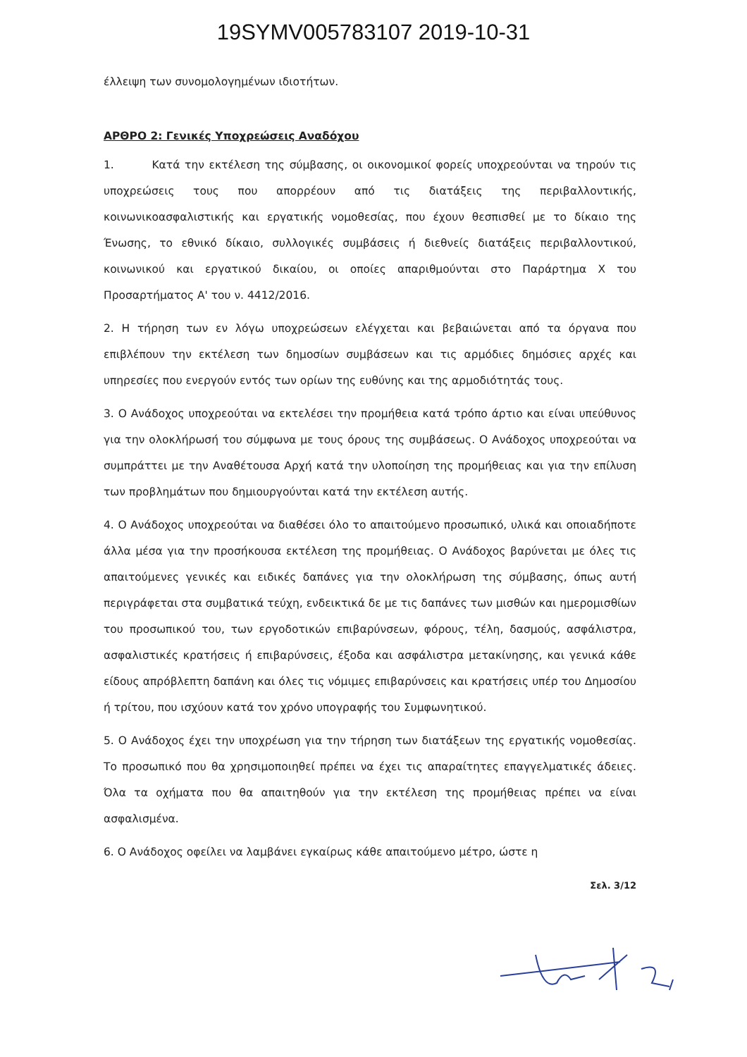19SYMV005783107 2019-10-31
έλλειψη των συνομολογημένων ιδιοτήτων.
ΑΡΘΡΟ 2: Γενικές Υποχρεώσεις Αναδόχου
1. Κατά την εκτέλεση της σύμβασης, οι οικονομικοί φορείς υποχρεούνται να τηρούν τις υποχρεώσεις τους που απορρέουν από τις διατάξεις της περιβαλλοντικής, κοινωνικοασφαλιστικής και εργατικής νομοθεσίας, που έχουν θεσπισθεί με το δίκαιο της Ένωσης, το εθνικό δίκαιο, συλλογικές συμβάσεις ή διεθνείς διατάξεις περιβαλλοντικού, κοινωνικού και εργατικού δικαίου, οι οποίες απαριθμούνται στο Παράρτημα Χ του Προσαρτήματος Α' του ν. 4412/2016.
2. Η τήρηση των εν λόγω υποχρεώσεων ελέγχεται και βεβαιώνεται από τα όργανα που επιβλέπουν την εκτέλεση των δημοσίων συμβάσεων και τις αρμόδιες δημόσιες αρχές και υπηρεσίες που ενεργούν εντός των ορίων της ευθύνης και της αρμοδιότητάς τους.
3. Ο Ανάδοχος υποχρεούται να εκτελέσει την προμήθεια κατά τρόπο άρτιο και είναι υπεύθυνος για την ολοκλήρωσή του σύμφωνα με τους όρους της συμβάσεως. Ο Ανάδοχος υποχρεούται να συμπράττει με την Αναθέτουσα Αρχή κατά την υλοποίηση της προμήθειας και για την επίλυση των προβλημάτων που δημιουργούνται κατά την εκτέλεση αυτής.
4. Ο Ανάδοχος υποχρεούται να διαθέσει όλο το απαιτούμενο προσωπικό, υλικά και οποιαδήποτε άλλα μέσα για την προσήκουσα εκτέλεση της προμήθειας. Ο Ανάδοχος βαρύνεται με όλες τις απαιτούμενες γενικές και ειδικές δαπάνες για την ολοκλήρωση της σύμβασης, όπως αυτή περιγράφεται στα συμβατικά τεύχη, ενδεικτικά δε με τις δαπάνες των μισθών και ημερομισθίων του προσωπικού του, των εργοδοτικών επιβαρύνσεων, φόρους, τέλη, δασμούς, ασφάλιστρα, ασφαλιστικές κρατήσεις ή επιβαρύνσεις, έξοδα και ασφάλιστρα μετακίνησης, και γενικά κάθε είδους απρόβλεπτη δαπάνη και όλες τις νόμιμες επιβαρύνσεις και κρατήσεις υπέρ του Δημοσίου ή τρίτου, που ισχύουν κατά τον χρόνο υπογραφής του Συμφωνητικού.
5. Ο Ανάδοχος έχει την υποχρέωση για την τήρηση των διατάξεων της εργατικής νομοθεσίας. Το προσωπικό που θα χρησιμοποιηθεί πρέπει να έχει τις απαραίτητες επαγγελματικές άδειες. Όλα τα οχήματα που θα απαιτηθούν για την εκτέλεση της προμήθειας πρέπει να είναι ασφαλισμένα.
6. Ο Ανάδοχος οφείλει να λαμβάνει εγκαίρως κάθε απαιτούμενο μέτρο, ώστε η
Σελ. 3/12